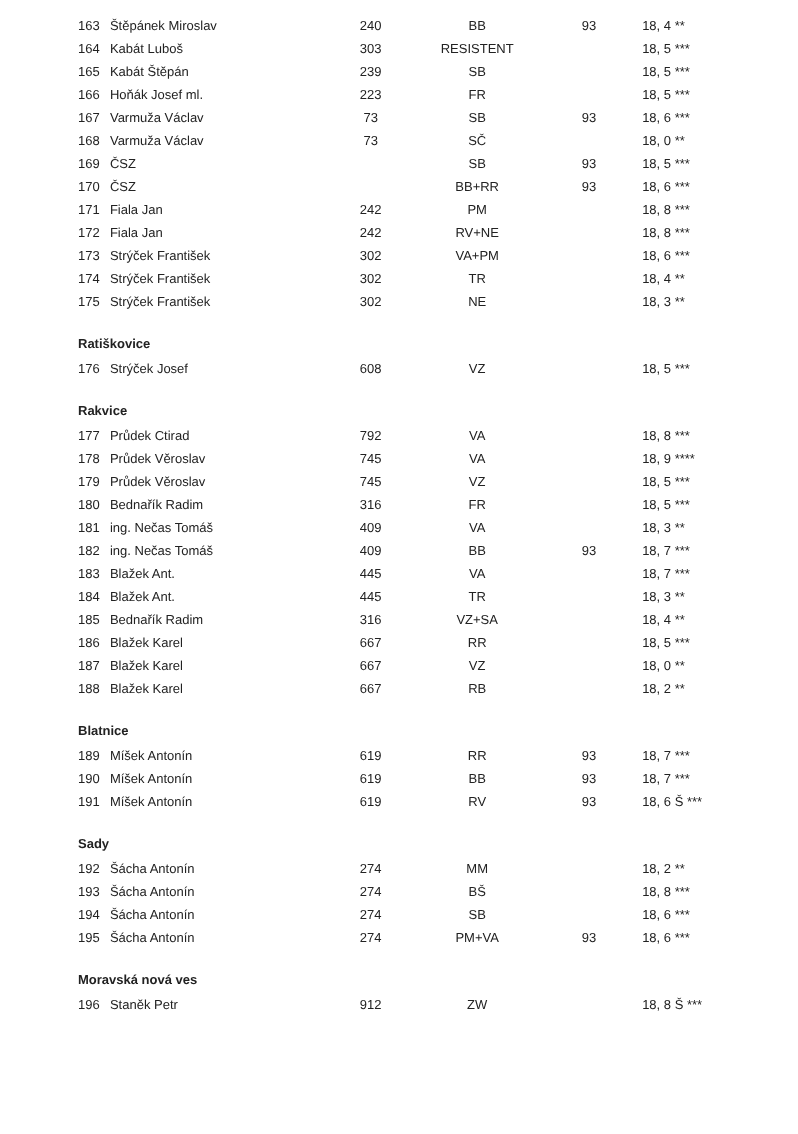| 163 | Štěpánek Miroslav | 240 | BB | 93 | 18, 4 ** |
| 164 | Kabát Luboš | 303 | RESISTENT | | 18, 5 *** |
| 165 | Kabát Štěpán | 239 | SB | | 18, 5 *** |
| 166 | Hoňák Josef ml. | 223 | FR | | 18, 5 *** |
| 167 | Varmuža Václav | 73 | SB | 93 | 18, 6 *** |
| 168 | Varmuža Václav | 73 | SČ | | 18, 0 ** |
| 169 | ČSZ | | SB | 93 | 18, 5 *** |
| 170 | ČSZ | | BB+RR | 93 | 18, 6 *** |
| 171 | Fiala Jan | 242 | PM | | 18, 8 *** |
| 172 | Fiala Jan | 242 | RV+NE | | 18, 8 *** |
| 173 | Strýček František | 302 | VA+PM | | 18, 6 *** |
| 174 | Strýček František | 302 | TR | | 18, 4 ** |
| 175 | Strýček František | 302 | NE | | 18, 3 ** |
| Ratiškovice | | | | | |
| 176 | Strýček Josef | 608 | VZ | | 18, 5 *** |
| Rakvice | | | | | |
| 177 | Průdek Ctirad | 792 | VA | | 18, 8 *** |
| 178 | Průdek Věroslav | 745 | VA | | 18, 9 **** |
| 179 | Průdek Věroslav | 745 | VZ | | 18, 5 *** |
| 180 | Bednařík Radim | 316 | FR | | 18, 5 *** |
| 181 | ing. Nečas Tomáš | 409 | VA | | 18, 3 ** |
| 182 | ing. Nečas Tomáš | 409 | BB | 93 | 18, 7 *** |
| 183 | Blažek Ant. | 445 | VA | | 18, 7 *** |
| 184 | Blažek Ant. | 445 | TR | | 18, 3 ** |
| 185 | Bednařík Radim | 316 | VZ+SA | | 18, 4 ** |
| 186 | Blažek Karel | 667 | RR | | 18, 5 *** |
| 187 | Blažek Karel | 667 | VZ | | 18, 0 ** |
| 188 | Blažek Karel | 667 | RB | | 18, 2 ** |
| Blatnice | | | | | |
| 189 | Míšek Antonín | 619 | RR | 93 | 18, 7 *** |
| 190 | Míšek Antonín | 619 | BB | 93 | 18, 7 *** |
| 191 | Míšek Antonín | 619 | RV | 93 | 18, 6 Š *** |
| Sady | | | | | |
| 192 | Šácha Antonín | 274 | MM | | 18, 2 ** |
| 193 | Šácha Antonín | 274 | BŠ | | 18, 8 *** |
| 194 | Šácha Antonín | 274 | SB | | 18, 6 *** |
| 195 | Šácha Antonín | 274 | PM+VA | 93 | 18, 6 *** |
| Moravská nová ves | | | | | |
| 196 | Staněk Petr | 912 | ZW | | 18, 8 Š *** |